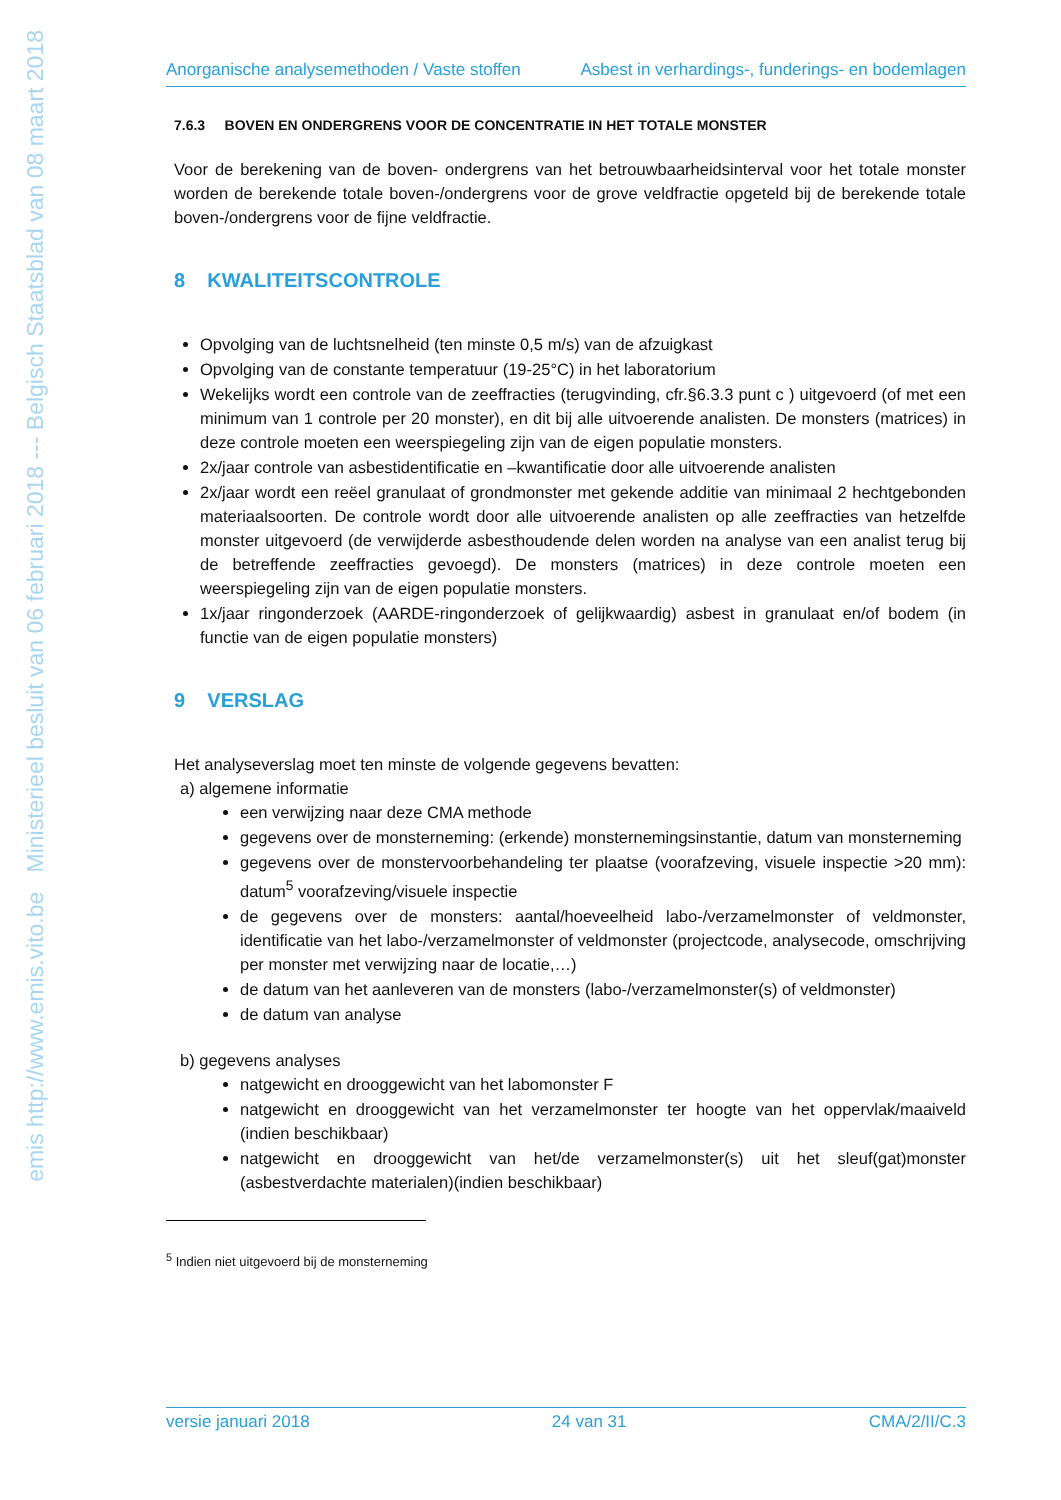emis http://www.emis.vito.be Ministerieel besluit van 06 februari 2018 --- Belgisch Staatsblad van 08 maart 2018
Anorganische analysemethoden / Vaste stoffen Asbest in verhardings-, funderings- en bodemlagen
7.6.3 BOVEN EN ONDERGRENS VOOR DE CONCENTRATIE IN HET TOTALE MONSTER
Voor de berekening van de boven- ondergrens van het betrouwbaarheidsinterval voor het totale monster worden de berekende totale boven-/ondergrens voor de grove veldfractie opgeteld bij de berekende totale boven-/ondergrens voor de fijne veldfractie.
8 KWALITEITSCONTROLE
Opvolging van de luchtsnelheid (ten minste 0,5 m/s) van de afzuigkast
Opvolging van de constante temperatuur (19-25°C) in het laboratorium
Wekelijks wordt een controle van de zeeffracties (terugvinding, cfr.§6.3.3 punt c ) uitgevoerd (of met een minimum van 1 controle per 20 monster), en dit bij alle uitvoerende analisten. De monsters (matrices) in deze controle moeten een weerspiegeling zijn van de eigen populatie monsters.
2x/jaar controle van asbestidentificatie en –kwantificatie door alle uitvoerende analisten
2x/jaar wordt een reëel granulaat of grondmonster met gekende additie van minimaal 2 hechtgebonden materiaalsoorten. De controle wordt door alle uitvoerende analisten op alle zeeffracties van hetzelfde monster uitgevoerd (de verwijderde asbesthoudende delen worden na analyse van een analist terug bij de betreffende zeeffracties gevoegd). De monsters (matrices) in deze controle moeten een weerspiegeling zijn van de eigen populatie monsters.
1x/jaar ringonderzoek (AARDE-ringonderzoek of gelijkwaardig) asbest in granulaat en/of bodem (in functie van de eigen populatie monsters)
9 VERSLAG
Het analyseverslag moet ten minste de volgende gegevens bevatten:
a) algemene informatie
een verwijzing naar deze CMA methode
gegevens over de monsterneming: (erkende) monsternemingsinstantie, datum van monsterneming
gegevens over de monstervoorbehandeling ter plaatse (voorafzeving, visuele inspectie >20 mm): datum<sup>5</sup> voorafzeving/visuele inspectie
de gegevens over de monsters: aantal/hoeveelheid labo-/verzamelmonster of veldmonster, identificatie van het labo-/verzamelmonster of veldmonster (projectcode, analysecode, omschrijving per monster met verwijzing naar de locatie,…)
de datum van het aanleveren van de monsters (labo-/verzamelmonster(s) of veldmonster)
de datum van analyse
b) gegevens analyses
natgewicht en drooggewicht van het labomonster F
natgewicht en drooggewicht van het verzamelmonster ter hoogte van het oppervlak/maaiveld (indien beschikbaar)
natgewicht en drooggewicht van het/de verzamelmonster(s) uit het sleuf(gat)monster (asbestverdachte materialen)(indien beschikbaar)
<sup>5</sup> Indien niet uitgevoerd bij de monsterneming
versie januari 2018 24 van 31 CMA/2/II/C.3